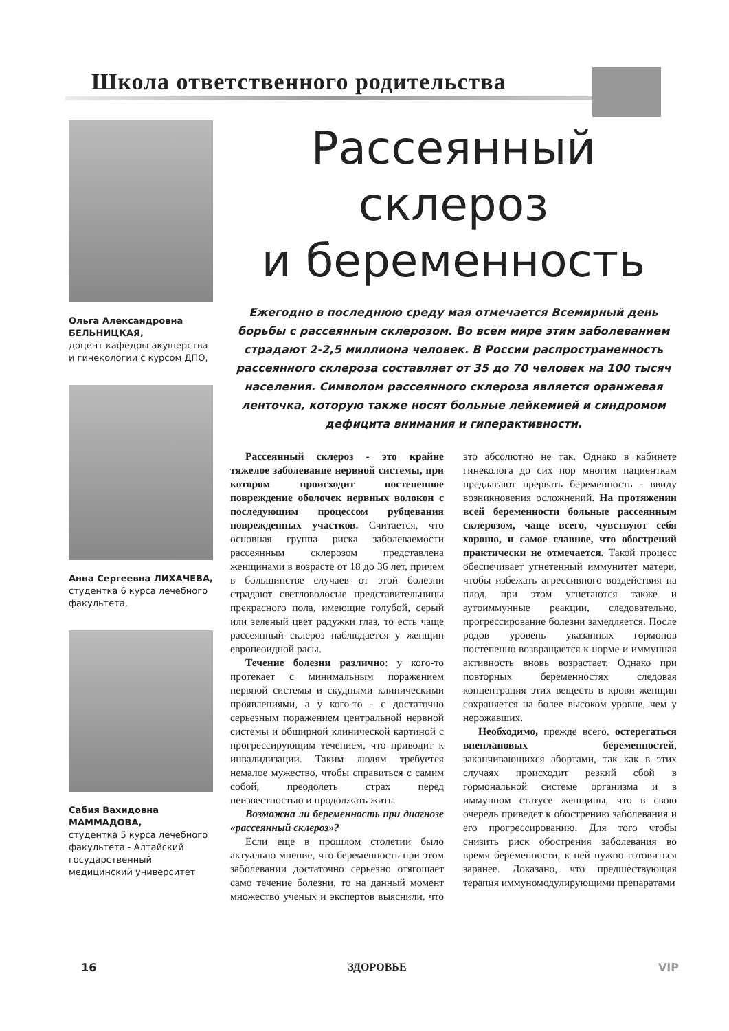Школа ответственного родительства
Ольга Александровна БЕЛЬНИЦКАЯ,
доцент кафедры акушерства и гинекологии с курсом ДПО,
Анна Сергеевна ЛИХАЧЕВА,
студентка 6 курса лечебного факультета,
Сабия Вахидовна МАММАДОВА,
студентка 5 курса лечебного факультета - Алтайский государственный медицинский университет
Рассеянный склероз
и беременность
Ежегодно в последнюю среду мая отмечается Всемирный день борьбы с рассеянным склерозом. Во всем мире этим заболеванием страдают 2-2,5 миллиона человек. В России распространенность рассеянного склероза составляет от 35 до 70 человек на 100 тысяч населения. Символом рассеянного склероза является оранжевая ленточка, которую также носят больные лейкемией и синдромом дефицита внимания и гиперактивности.
Рассеянный склероз - это крайне тяжелое заболевание нервной системы, при котором происходит постепенное повреждение оболочек нервных волокон с последующим процессом рубцевания поврежденных участков. Считается, что основная группа риска заболеваемости рассеянным склерозом представлена женщинами в возрасте от 18 до 36 лет, причем в большинстве случаев от этой болезни страдают светловолосые представительницы прекрасного пола, имеющие голубой, серый или зеленый цвет радужки глаз, то есть чаще рассеянный склероз наблюдается у женщин европеоидной расы.
Течение болезни различно: у кого-то протекает с минимальным поражением нервной системы и скудными клиническими проявлениями, а у кого-то - с достаточно серьезным поражением центральной нервной системы и обширной клинической картиной с прогрессирующим течением, что приводит к инвалидизации. Таким людям требуется немалое мужество, чтобы справиться с самим собой, преодолеть страх перед неизвестностью и продолжать жить.
Возможна ли беременность при диагнозе «рассеянный склероз»?
Если еще в прошлом столетии было актуально мнение, что беременность при этом заболевании достаточно серьезно отягощает само течение болезни, то на данный момент множество ученых и экспертов выяснили, что это абсолютно не так. Однако в кабинете гинеколога до сих пор многим пациенткам предлагают прервать беременность - ввиду возникновения осложнений. На протяжении всей беременности больные рассеянным склерозом, чаще всего, чувствуют себя хорошо, и самое главное, что обострений практически не отмечается. Такой процесс обеспечивает угнетенный иммунитет матери, чтобы избежать агрессивного воздействия на плод, при этом угнетаются также и аутоиммунные реакции, следовательно, прогрессирование болезни замедляется. После родов уровень указанных гормонов постепенно возвращается к норме и иммунная активность вновь возрастает. Однако при повторных беременностях следовая концентрация этих веществ в крови женщин сохраняется на более высоком уровне, чем у нерожавших.
Необходимо, прежде всего, остерегаться внеплановых беременностей, заканчивающихся абортами, так как в этих случаях происходит резкий сбой в гормональной системе организма и в иммунном статусе женщины, что в свою очередь приведет к обострению заболевания и его прогрессированию. Для того чтобы снизить риск обострения заболевания во время беременности, к ней нужно готовиться заранее. Доказано, что предшествующая терапия иммуномодулирующими препаратами
16 ЗДОРОВЬЕ VIP